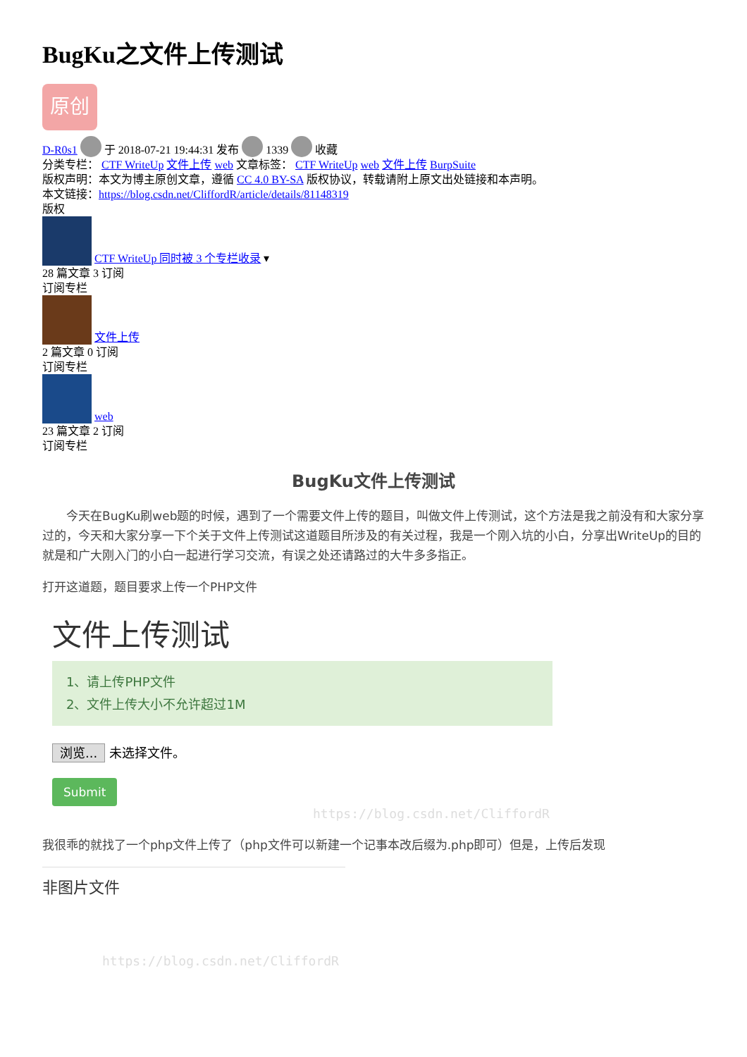BugKu之文件上传测试
原创
D-R0s1 于 2018-07-21 19:44:31 发布 1339 收藏
分类专栏： CTF WriteUp 文件上传 web 文章标签： CTF WriteUp web 文件上传 BurpSuite
版权声明：本文为博主原创文章，遵循 CC 4.0 BY-SA 版权协议，转载请附上原文出处链接和本声明。
本文链接：https://blog.csdn.net/CliffordR/article/details/81148319
版权
CTF WriteUp 同时被 3 个专栏收录 ▾
28 篇文章 3 订阅
订阅专栏
文件上传
2 篇文章 0 订阅
订阅专栏
web
23 篇文章 2 订阅
订阅专栏
BugKu文件上传测试
  今天在BugKu刷web题的时候，遇到了一个需要文件上传的题目，叫做文件上传测试，这个方法是我之前没有和大家分享过的，今天和大家分享一下个关于文件上传测试这道题目所涉及的有关过程，我是一个刚入坑的小白，分享出WriteUp的目的就是和广大刚入门的小白一起进行学习交流，有误之处还请路过的大牛多多指正。
打开这道题，题目要求上传一个PHP文件
文件上传测试
1、请上传PHP文件
2、文件上传大小不允许超过1M
浏览... 未选择文件。
Submit
https://blog.csdn.net/CliffordR
我很乖的就找了一个php文件上传了（php文件可以新建一个记事本改后缀为.php即可）但是，上传后发现
非图片文件
https://blog.csdn.net/CliffordR